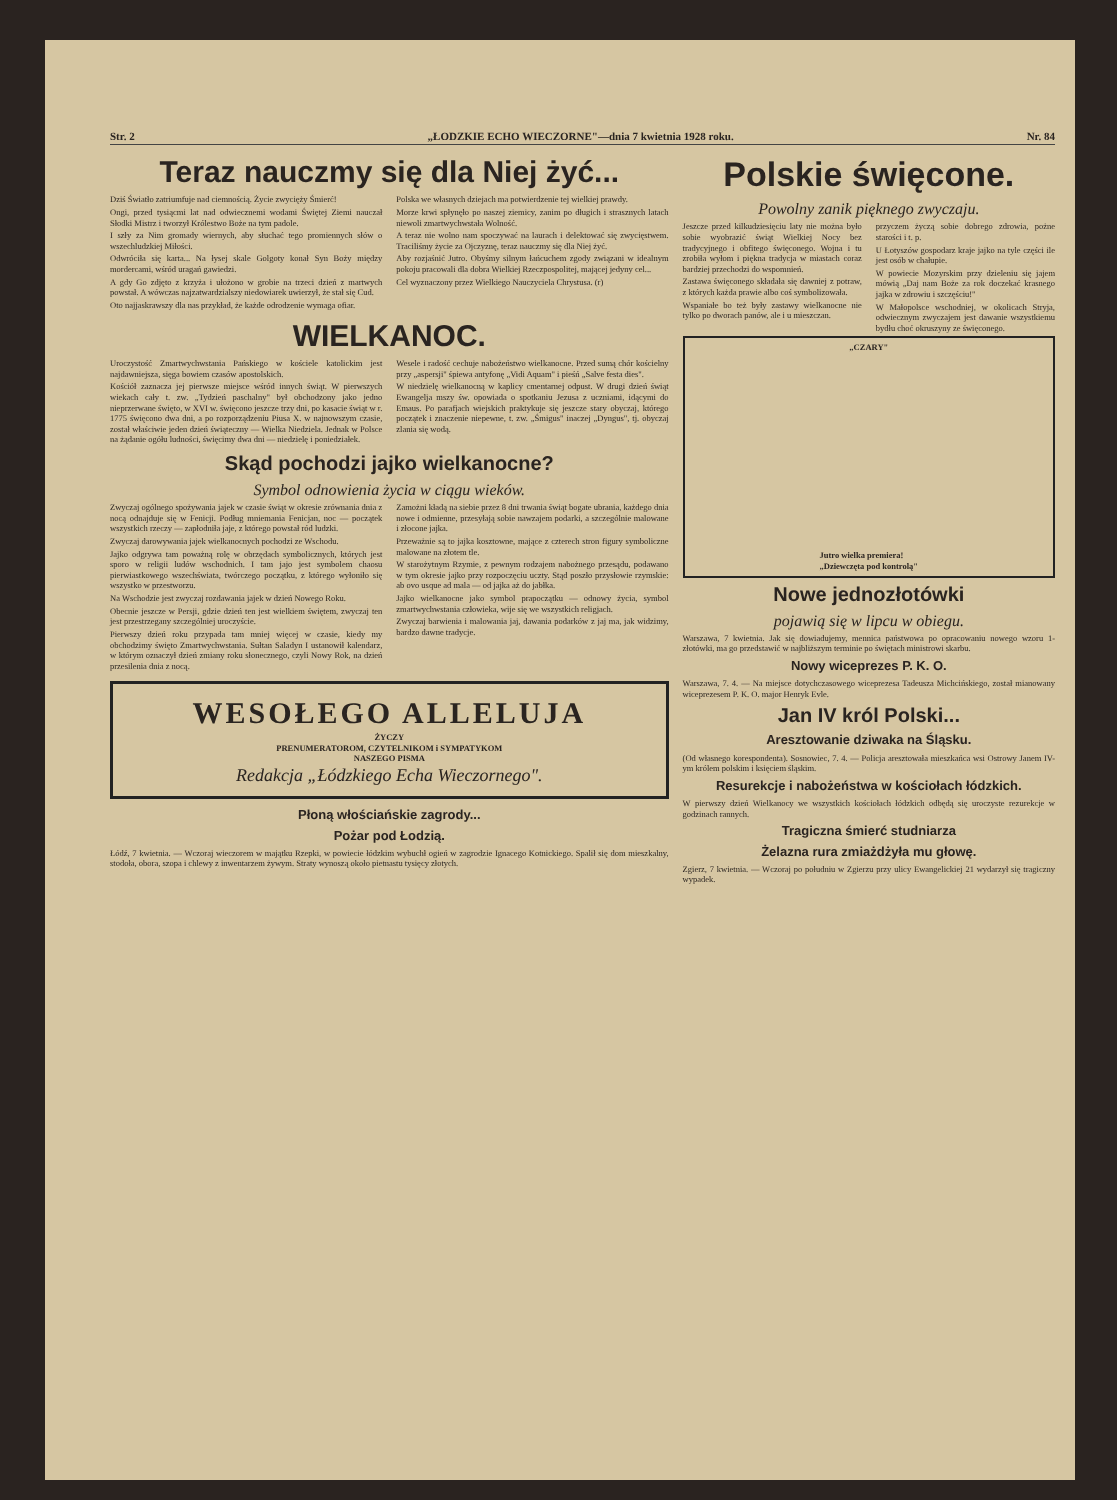Str. 2 „ŁODZKIE ECHO WIECZORNE"—dnia 7 kwietnia 1928 roku. Nr. 84
Teraz nauczmy się dla Niej żyć...
Dziś Światło zatriumfuje nad ciemnością. Życie zwycięży Śmierć!
Ongi, przed tysiącmi lat nad odwiecznemi wodami Świętej Ziemi nauczał Słodki Mistrz i tworzył Królestwo Boże na tym padole.
I szły za Nim gromady wiernych, aby słuchać tego promiennych słów o wszechludzkiej Miłości.
Odwróciła się karta... Na łysej skale Golgoty konał Syn Boży między mordercami, wśród uragań gawiedzi.
A gdy Go zdjęto z krzyża i ułożono w grobie na trzeci dzień z martwych powstał. A wówczas najzatwardzialszy niedowiarek uwierzył, że stał się Cud.
Oto najjaskrawszy dla nas przykład, że każde odrodzenie wymaga ofiar.
Polska we własnych dziejach ma potwierdzenie tej wielkiej prawdy.
Morze krwi spłynęło po naszej ziemicy, zanim po długich i strasznych latach niewoli zmartwychwstała Wolność.
A teraz nie wolno nam spoczywać na laurach i delektować się zwycięstwem. Traciliśmy życie za Ojczyznę, teraz nauczmy się dla Niej żyć.
Aby rozjaśnić Jutro. Obyśmy silnym łańcuchem zgody związani w idealnym pokoju pracowali dla dobra Wielkiej Rzeczpospolitej, mającej jedyny cel...
Cel wyznaczony przez Wielkiego Nauczyciela Chrystusa. (r)
WIELKANOC.
Uroczystość Zmartwychwstania Pańskiego w kościele katolickim jest najdawniejsza, sięga bowiem czasów apostolskich.
Kościół zaznacza jej pierwsze miejsce wśród innych świąt. W pierwszych wiekach cały t. zw. „Tydzień paschalny" był obchodzony jako jedno nieprzerwane święto, w XVI w. święcono jeszcze trzy dni, po kasacie świąt w r. 1775 święcono dwa dni, a po rozporządzeniu Piusa X. w najnowszym czasie, został właściwie jeden dzień świąteczny — Wielka Niedziela. Jednak w Polsce na żądanie ogółu ludności, święcimy dwa dni — niedzielę i poniedziałek.
Wesele i radość cechuje nabożeństwo wielkanocne. Przed sumą chór kościelny przy „aspersji" śpiewa antyfonę „Vidi Aquam" i pieśń „Salve festa dies".
W niedzielę wielkanocną w kaplicy cmentarnej odpust. W drugi dzień świąt Ewangelja mszy św. opowiada o spotkaniu Jezusa z uczniami, idącymi do Emaus. Po parafjach wiejskich praktykuje się jeszcze stary obyczaj, którego początek i znaczenie niepewne, t. zw. „Śmigus" inaczej „Dyngus", tj. obyczaj zlania się wodą.
Skąd pochodzi jajko wielkanocne?
Symbol odnowienia życia w ciągu wieków.
Zwyczaj ogólnego spożywania jajek w czasie świąt w okresie zrównania dnia z nocą odnajduje się w Fenicji. Podług mniemania Fenicjan, noc — początek wszystkich rzeczy — zapłodniła jaje, z którego powstał ród ludzki.
Zwyczaj darowywania jajek wielkanocnych pochodzi ze Wschodu.
Jajko odgrywa tam poważną rolę w obrzędach symbolicznych, których jest sporo w religii ludów wschodnich. I tam jajo jest symbolem chaosu pierwiastkowego wszechświata, twórczego początku, z którego wyłoniło się wszystko w przestworzu.
Na Wschodzie jest zwyczaj rozdawania jajek w dzień Nowego Roku.
Obecnie jeszcze w Persji, gdzie dzień ten jest wielkiem świętem, zwyczaj ten jest przestrzegany szczególniej uroczyście.
Pierwszy dzień roku przypada tam mniej więcej w czasie, kiedy my obchodzimy święto Zmartwychwstania. Sułtan Saladyn I ustanowił kalendarz, w którym oznaczył dzień zmiany roku słonecznego, czyli Nowy Rok, na dzień przesilenia dnia z nocą.
Zamożni kładą na siebie przez 8 dni trwania świąt bogate ubrania, każdego dnia nowe i odmienne, przesyłają sobie nawzajem podarki, a szczególnie malowane i złocone jajka.
Przeważnie są to jajka kosztowne, mające z czterech stron figury symboliczne malowane na złotem tle.
W starożytnym Rzymie, z pewnym rodzajem nabożnego przesądu, podawano w tym okresie jajko przy rozpoczęciu uczty. Stąd poszło przysłowie rzymskie: ab ovo usque ad mala — od jajka aż do jabłka.
Jajko wielkanocne jako symbol prapoczątku — odnowy życia, symbol zmartwychwstania człowieka, wije się we wszystkich religjach.
Zwyczaj barwienia i malowania jaj, dawania podarków z jaj ma, jak widzimy, bardzo dawne tradycje.
WESOŁEGO ALLELUJA
ŻYCZY
PRENUMERATOROM, CZYTELNIKOM i SYMPATYKOM
NASZEGO PISMA
Redakcja „Łódzkiego Echa Wieczornego".
Płoną włościańskie zagrody...
Pożar pod Łodzią.
Łódź, 7 kwietnia. — Wczoraj wieczorem w majątku Rzepki, w powiecie łódzkim wybuchł ogień w zagrodzie Ignacego Kotnickiego. Spalił się dom mieszkalny, stodoła, obora, szopa i chlewy z inwentarzem żywym. Straty wynoszą około pietnastu tysięcy złotych.
Polskie święcone.
Powolny zanik pięknego zwyczaju.
Jeszcze przed kilkudziesięciu laty nie można było sobie wyobrazić świąt Wielkiej Nocy bez tradycyjnego i obfitego święconego. Wojna i tu zrobiła wyłom i piękna tradycja w miastach coraz bardziej przechodzi do wspomnień.
Zastawa święconego składała się dawniej z potraw, z których każda prawie albo coś symbolizowała.
Wspaniałe bo też były zastawy wielkanocne nie tylko po dworach panów, ale i u mieszczan.
przyczem życzą sobie dobrego zdrowia, pożne starości i t. p.
U Łotyszów gospodarz kraje jajko na tyle części ile jest osób w chałupie.
W powiecie Mozyrskim przy dzieleniu się jajem mówią „Daj nam Boże za rok doczekać krasnego jajka w zdrowiu i szczęściu!"
W Małopolsce wschodniej, w okolicach Stryja, odwiecznym zwyczajem jest dawanie wszystkiemu bydłu choć okruszyny ze święconego.
„CZARY"
Jutro wielka premiera!
„Dziewczęta pod kontrolą"
Nowe jednozłotówki
pojawią się w lipcu w obiegu.
Warszawa, 7 kwietnia. Jak się dowiadujemy, mennica państwowa po opracowaniu nowego wzoru 1-złotówki, ma go przedstawić w najbliższym terminie po świętach ministrowi skarbu.
Nowy wiceprezes P. K. O.
Warszawa, 7. 4. — Na miejsce dotychczasowego wiceprezesa Tadeusza Michcińskiego, został mianowany wiceprezesem P. K. O. major Henryk Evle.
Jan IV król Polski...
Aresztowanie dziwaka na Śląsku.
(Od własnego korespondenta). Sosnowiec, 7. 4. — Policja aresztowała mieszkańca wsi Ostrowy Janem IV-ym królem polskim i księciem śląskim.
Resurekcje i nabożeństwa w kościołach łódzkich.
W pierwszy dzień Wielkanocy we wszystkich kościołach łódzkich odbędą się uroczyste rezurekcje w godzinach rannych.
Tragiczna śmierć studniarza
Żelazna rura zmiażdżyła mu głowę.
Zgierz, 7 kwietnia. — Wczoraj po południu w Zgierzu przy ulicy Ewangelickiej 21 wydarzył się tragiczny wypadek.